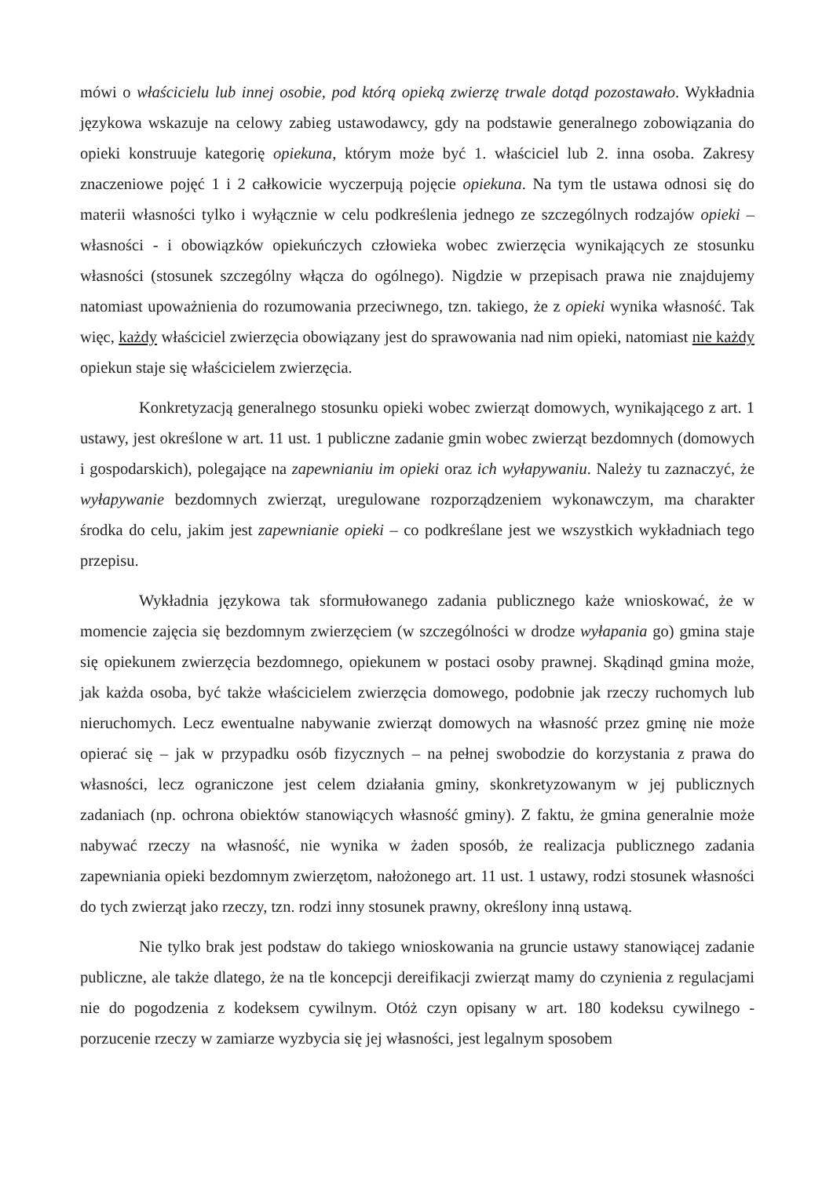mówi o właścicielu lub innej osobie, pod którą opieką zwierzę trwale dotąd pozostawało. Wykładnia językowa wskazuje na celowy zabieg ustawodawcy, gdy na podstawie generalnego zobowiązania do opieki konstruuje kategorię opiekuna, którym może być 1. właściciel lub 2. inna osoba. Zakresy znaczeniowe pojęć 1 i 2 całkowicie wyczerpują pojęcie opiekuna. Na tym tle ustawa odnosi się do materii własności tylko i wyłącznie w celu podkreślenia jednego ze szczególnych rodzajów opieki – własności - i obowiązków opiekuńczych człowieka wobec zwierzęcia wynikających ze stosunku własności (stosunek szczególny włącza do ogólnego). Nigdzie w przepisach prawa nie znajdujemy natomiast upoważnienia do rozumowania przeciwnego, tzn. takiego, że z opieki wynika własność. Tak więc, każdy właściciel zwierzęcia obowiązany jest do sprawowania nad nim opieki, natomiast nie każdy opiekun staje się właścicielem zwierzęcia.
Konkretyzacją generalnego stosunku opieki wobec zwierząt domowych, wynikającego z art. 1 ustawy, jest określone w art. 11 ust. 1 publiczne zadanie gmin wobec zwierząt bezdomnych (domowych i gospodarskich), polegające na zapewnianiu im opieki oraz ich wyłapywaniu. Należy tu zaznaczyć, że wyłapywanie bezdomnych zwierząt, uregulowane rozporządzeniem wykonawczym, ma charakter środka do celu, jakim jest zapewnianie opieki – co podkreślane jest we wszystkich wykładniach tego przepisu.
Wykładnia językowa tak sformułowanego zadania publicznego każe wnioskować, że w momencie zajęcia się bezdomnym zwierzęciem (w szczególności w drodze wyłapania go) gmina staje się opiekunem zwierzęcia bezdomnego, opiekunem w postaci osoby prawnej. Skądinąd gmina może, jak każda osoba, być także właścicielem zwierzęcia domowego, podobnie jak rzeczy ruchomych lub nieruchomych. Lecz ewentualne nabywanie zwierząt domowych na własność przez gminę nie może opierać się – jak w przypadku osób fizycznych – na pełnej swobodzie do korzystania z prawa do własności, lecz ograniczone jest celem działania gminy, skonkretyzowanym w jej publicznych zadaniach (np. ochrona obiektów stanowiących własność gminy). Z faktu, że gmina generalnie może nabywać rzeczy na własność, nie wynika w żaden sposób, że realizacja publicznego zadania zapewniania opieki bezdomnym zwierzętom, nałożonego art. 11 ust. 1 ustawy, rodzi stosunek własności do tych zwierząt jako rzeczy, tzn. rodzi inny stosunek prawny, określony inną ustawą.
Nie tylko brak jest podstaw do takiego wnioskowania na gruncie ustawy stanowiącej zadanie publiczne, ale także dlatego, że na tle koncepcji dereifikacji zwierząt mamy do czynienia z regulacjami nie do pogodzenia z kodeksem cywilnym. Otóż czyn opisany w art. 180 kodeksu cywilnego - porzucenie rzeczy w zamiarze wyzbycia się jej własności, jest legalnym sposobem